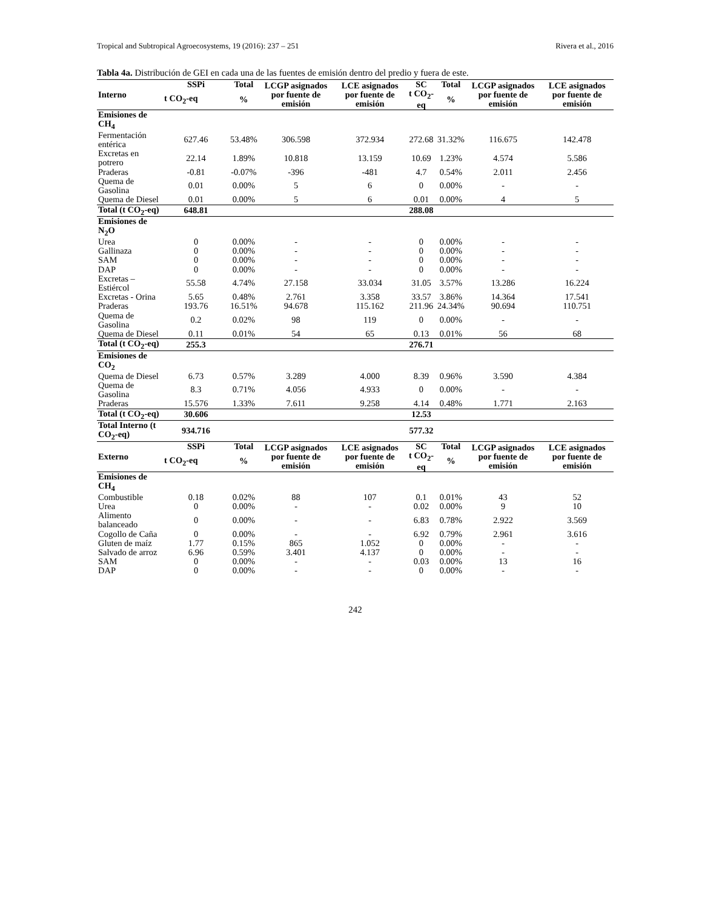Tropical and Subtropical Agroecosystems, 19 (2016): 237 – 251 Rivera et al., 2016
Tabla 4a. Distribución de GEI en cada una de las fuentes de emisión dentro del predio y fuera de este.
| Interno | SSPi | Total | LCGP asignados por fuente de emisión | LCE asignados por fuente de emisión | SC | Total | LCGP asignados por fuente de emisión | LCE asignados por fuente de emisión |
| --- | --- | --- | --- | --- | --- | --- | --- | --- |
| | t CO<sub>2</sub>-eq | % | | | t CO<sub>2</sub>-eq | % | | |
| Emisiones de CH<sub>4</sub> | | | | | | | | |
| Fermentación entérica | 627.46 | 53.48% | 306.598 | 372.934 | 272.68 | 31.32% | 116.675 | 142.478 |
| Excretas en potrero | 22.14 | 1.89% | 10.818 | 13.159 | 10.69 | 1.23% | 4.574 | 5.586 |
| Praderas | -0.81 | -0.07% | -396 | -481 | 4.7 | 0.54% | 2.011 | 2.456 |
| Quema de Gasolina | 0.01 | 0.00% | 5 | 6 | 0 | 0.00% | - | - |
| Quema de Diesel | 0.01 | 0.00% | 5 | 6 | 0.01 | 0.00% | 4 | 5 |
| Total (t CO<sub>2</sub>-eq) | 648.81 | | | | 288.08 | | | |
| Emisiones de N<sub>2</sub>O | | | | | | | | |
| Urea | 0 | 0.00% | - | - | 0 | 0.00% | - | - |
| Gallinaza | 0 | 0.00% | - | - | 0 | 0.00% | - | - |
| SAM | 0 | 0.00% | - | - | 0 | 0.00% | - | - |
| DAP | 0 | 0.00% | - | - | 0 | 0.00% | - | - |
| Excretas – Estiércol | 55.58 | 4.74% | 27.158 | 33.034 | 31.05 | 3.57% | 13.286 | 16.224 |
| Excretas - Orina | 5.65 | 0.48% | 2.761 | 3.358 | 33.57 | 3.86% | 14.364 | 17.541 |
| Praderas | 193.76 | 16.51% | 94.678 | 115.162 | 211.96 | 24.34% | 90.694 | 110.751 |
| Quema de Gasolina | 0.2 | 0.02% | 98 | 119 | 0 | 0.00% | - | - |
| Quema de Diesel | 0.11 | 0.01% | 54 | 65 | 0.13 | 0.01% | 56 | 68 |
| Total (t CO<sub>2</sub>-eq) | 255.3 | | | | 276.71 | | | |
| Emisiones de CO<sub>2</sub> | | | | | | | | |
| Quema de Diesel | 6.73 | 0.57% | 3.289 | 4.000 | 8.39 | 0.96% | 3.590 | 4.384 |
| Quema de Gasolina | 8.3 | 0.71% | 4.056 | 4.933 | 0 | 0.00% | - | - |
| Praderas | 15.576 | 1.33% | 7.611 | 9.258 | 4.14 | 0.48% | 1.771 | 2.163 |
| Total (t CO<sub>2</sub>-eq) | 30.606 | | | | 12.53 | | | |
| Total Interno (t CO<sub>2</sub>-eq) | 934.716 | | | | 577.32 | | | |
| Externo | SSPi | Total | LCGP asignados por fuente de emisión | LCE asignados por fuente de emisión | SC | Total | LCGP asignados por fuente de emisión | LCE asignados por fuente de emisión |
| | t CO<sub>2</sub>-eq | % | | | t CO<sub>2</sub>-eq | % | | |
| Emisiones de CH<sub>4</sub> | | | | | | | | |
| Combustible | 0.18 | 0.02% | 88 | 107 | 0.1 | 0.01% | 43 | 52 |
| Urea | 0 | 0.00% | - | - | 0.02 | 0.00% | 9 | 10 |
| Alimento balanceado | 0 | 0.00% | - | - | 6.83 | 0.78% | 2.922 | 3.569 |
| Cogollo de Caña | 0 | 0.00% | - | - | 6.92 | 0.79% | 2.961 | 3.616 |
| Gluten de maíz | 1.77 | 0.15% | 865 | 1.052 | 0 | 0.00% | - | - |
| Salvado de arroz | 6.96 | 0.59% | 3.401 | 4.137 | 0 | 0.00% | - | - |
| SAM | 0 | 0.00% | - | - | 0.03 | 0.00% | 13 | 16 |
| DAP | 0 | 0.00% | - | - | 0 | 0.00% | - | - |
242